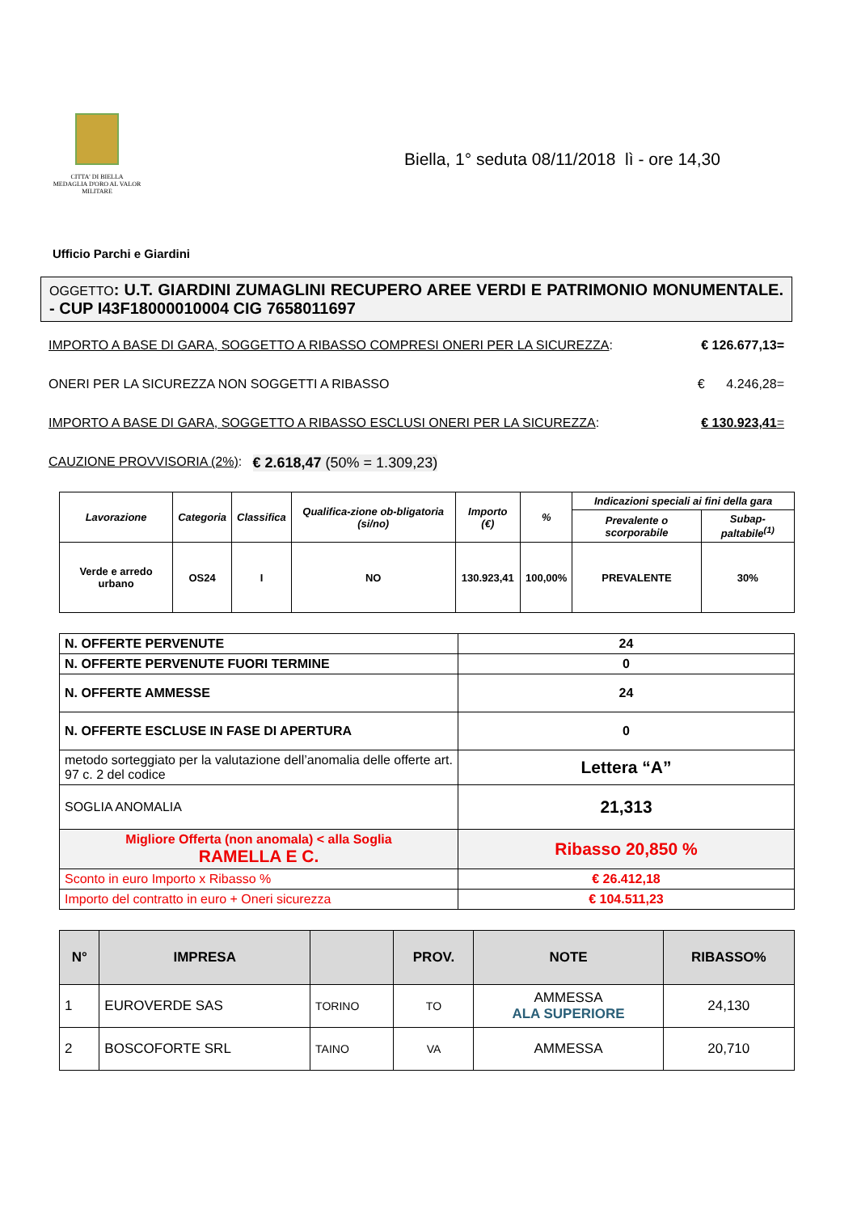CITTA' DI BIELLA
MEDAGLIA D'ORO AL VALOR MILITARE
Biella, 1° seduta 08/11/2018 lì - ore 14,30
Ufficio Parchi e Giardini
OGGETTO: U.T. GIARDINI ZUMAGLINI RECUPERO AREE VERDI E PATRIMONIO MONUMENTALE. - CUP I43F18000010004 CIG 7658011697
IMPORTO A BASE DI GARA, SOGGETTO A RIBASSO COMPRESI ONERI PER LA SICUREZZA: € 126.677,13=
ONERI PER LA SICUREZZA NON SOGGETTI A RIBASSO € 4.246,28=
IMPORTO A BASE DI GARA, SOGGETTO A RIBASSO ESCLUSI ONERI PER LA SICUREZZA: € 130.923,41=
CAUZIONE PROVVISORIA (2%): € 2.618,47 (50% = 1.309,23)
| Lavorazione | Categoria | Classifica | Qualifica-zione ob-bligatoria (si/no) | Importo (€) | % | Indicazioni speciali ai fini della gara | |
| --- | --- | --- | --- | --- | --- | --- | --- |
| | | | | | | Prevalente o scorporabile | Subap-paltabile<sup>(1)</sup> |
| Verde e arredo urbano | OS24 | I | NO | 130.923,41 | 100,00% | PREVALENTE | 30% |
| N. OFFERTE PERVENUTE | 24 |
| N. OFFERTE PERVENUTE FUORI TERMINE | 0 |
| N. OFFERTE AMMESSE | 24 |
| N. OFFERTE ESCLUSE IN FASE DI APERTURA | 0 |
| metodo sorteggiato per la valutazione dell’anomalia delle offerte art. 97 c. 2 del codice | Lettera “A” |
| SOGLIA ANOMALIA | 21,313 |
| Migliore Offerta (non anomala) < alla Soglia RAMELLA E C. | Ribasso 20,850 % |
| Sconto in euro Importo x Ribasso % | € 26.412,18 |
| Importo del contratto in euro + Oneri sicurezza | € 104.511,23 |
| N° | IMPRESA | | PROV. | NOTE | RIBASSO% |
| --- | --- | --- | --- | --- | --- |
| 1 | EUROVERDE SAS | TORINO | TO | AMMESSA ALA SUPERIORE | 24,130 |
| 2 | BOSCOFORTE SRL | TAINO | VA | AMMESSA | 20,710 |